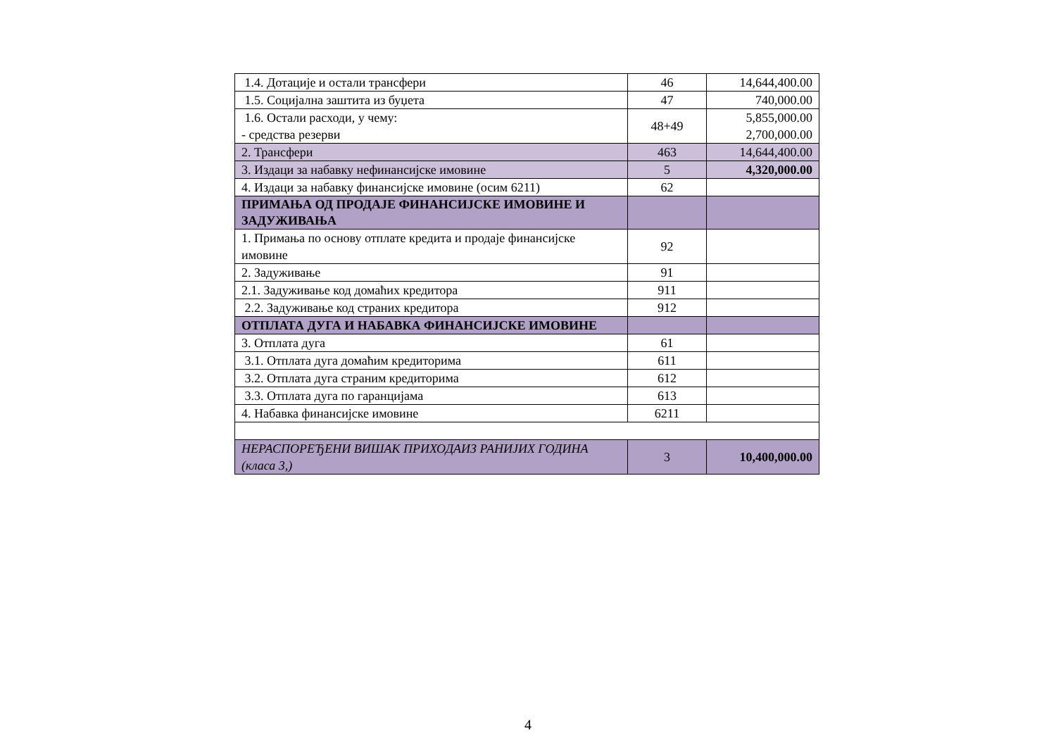| 1.4. Дотације и остали трансфери | 46 | 14,644,400.00 |
| 1.5. Социјална заштита из буџета | 47 | 740,000.00 |
| 1.6. Остали расходи, у чему: - средства резерви | 48+49 | 5,855,000.00 2,700,000.00 |
| 2. Трансфери | 463 | 14,644,400.00 |
| 3. Издаци за набавку нефинансијске имовине | 5 | 4,320,000.00 |
| 4. Издаци за набавку финансијске имовине (осим 6211) | 62 | |
| ПРИМАЊА ОД ПРОДАЈЕ ФИНАНСИЈСКЕ ИМОВИНЕ И ЗАДУЖИВАЊА | | |
| 1. Примања по основу отплате кредита и продаје финансијске имовине | 92 | |
| 2. Задуживање | 91 | |
| 2.1. Задуживање код домаћих кредитора | 911 | |
| 2.2. Задуживање код страних кредитора | 912 | |
| ОТПЛАТА ДУГА И НАБАВКА ФИНАНСИЈСКЕ ИМОВИНЕ | | |
| 3. Отплата дуга | 61 | |
| 3.1. Отплата дуга домаћим кредиторима | 611 | |
| 3.2. Отплата дуга страним кредиторима | 612 | |
| 3.3. Отплата дуга по гаранцијама | 613 | |
| 4. Набавка финансијске имовине | 6211 | |
| НЕРАСПОРЕЂЕНИ ВИШАК ПРИХОДАИЗ РАНИЈИХ ГОДИНА (класа 3,) | 3 | 10,400,000.00 |
4